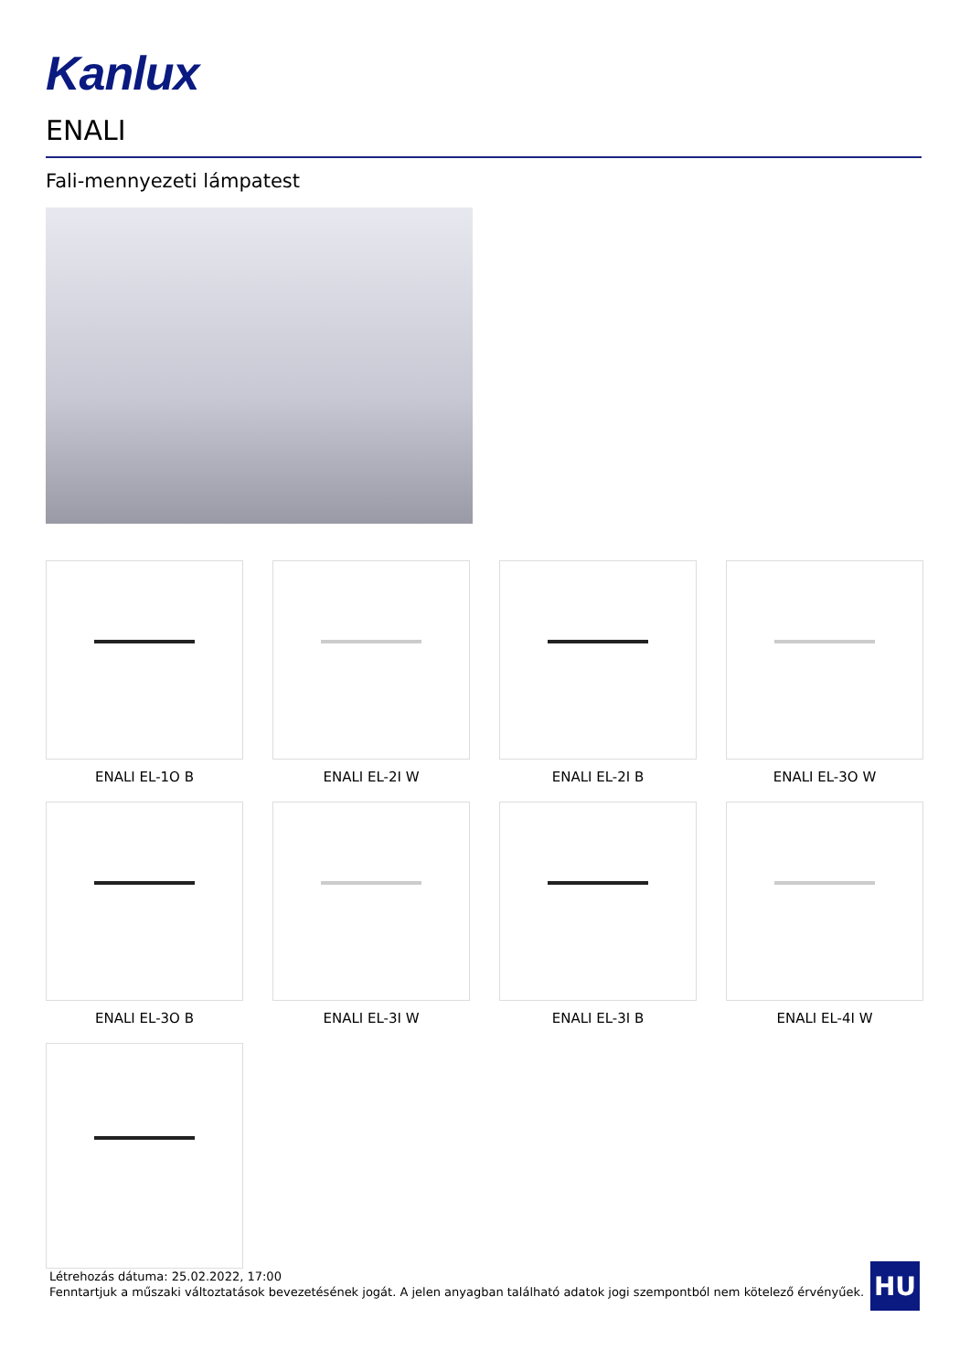Kanlux
ENALI
Fali-mennyezeti lámpatest
ENALI EL-1O B
ENALI EL-2I W
ENALI EL-2I B
ENALI EL-3O W
ENALI EL-3O B
ENALI EL-3I W
ENALI EL-3I B
ENALI EL-4I W
Létrehozás dátuma: 25.02.2022, 17:00
Fenntartjuk a műszaki változtatások bevezetésének jogát. A jelen anyagban található adatok jogi szempontból nem kötelező érvényűek.
HU